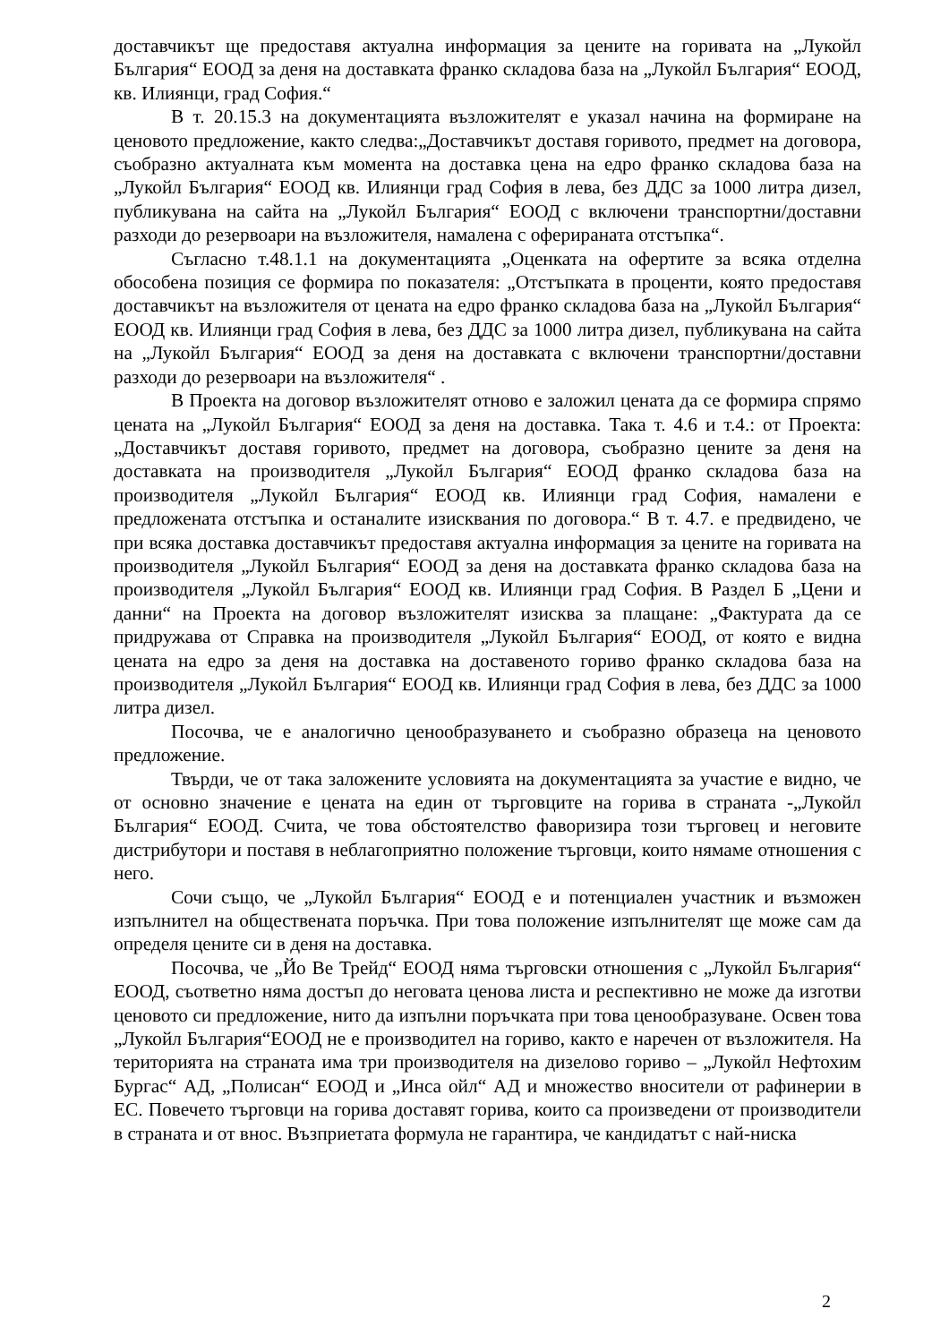доставчикът ще предоставя актуална информация за цените на горивата на „Лукойл България“ ЕООД за деня на доставката франко складова база на „Лукойл България“ ЕООД, кв. Илиянци, град София.“
В т. 20.15.3 на документацията възложителят е указал начина на формиране на ценовото предложение, както следва:„Доставчикът доставя горивото, предмет на договора, съобразно актуалната към момента на доставка цена на едро франко складова база на „Лукойл България“ ЕООД кв. Илиянци град София в лева, без ДДС за 1000 литра дизел, публикувана на сайта на „Лукойл България“ ЕООД с включени транспортни/доставни разходи до резервоари на възложителя, намалена с оферираната отстъпка“.
Съгласно т.48.1.1 на документацията „Оценката на офертите за всяка отделна обособена позиция се формира по показателя: „Отстъпката в проценти, която предоставя доставчикът на възложителя от цената на едро франко складова база на „Лукойл България“ ЕООД кв. Илиянци град София в лева, без ДДС за 1000 литра дизел, публикувана на сайта на „Лукойл България“ ЕООД за деня на доставката с включени транспортни/доставни разходи до резервоари на възложителя“ .
В Проекта на договор възложителят отново е заложил цената да се формира спрямо цената на „Лукойл България“ ЕООД за деня на доставка. Така т. 4.6 и т.4.: от Проекта: „Доставчикът доставя горивото, предмет на договора, съобразно цените за деня на доставката на производителя „Лукойл България“ ЕООД франко складова база на производителя „Лукойл България“ ЕООД кв. Илиянци град София, намалени е предложената отстъпка и останалите изисквания по договора.“ В т. 4.7. е предвидено, че при всяка доставка доставчикът предоставя актуална информация за цените на горивата на производителя „Лукойл България“ ЕООД за деня на доставката франко складова база на производителя „Лукойл България“ ЕООД кв. Илиянци град София. В Раздел Б „Цени и данни“ на Проекта на договор възложителят изисква за плащане: „Фактурата да се придружава от Справка на производителя „Лукойл България“ ЕООД, от която е видна цената на едро за деня на доставка на доставеното гориво франко складова база на производителя „Лукойл България“ ЕООД кв. Илиянци град София в лева, без ДДС за 1000 литра дизел.
Посочва, че е аналогично ценообразуването и съобразно образеца на ценовото предложение.
Твърди, че от така заложените условията на документацията за участие е видно, че от основно значение е цената на един от търговците на горива в страната -„Лукойл България“ ЕООД. Счита, че това обстоятелство фаворизира този търговец и неговите дистрибутори и поставя в неблагоприятно положение търговци, които нямаме отношения с него.
Сочи също, че „Лукойл България“ ЕООД е и потенциален участник и възможен изпълнител на обществената поръчка. При това положение изпълнителят ще може сам да определя цените си в деня на доставка.
Посочва, че „Йо Ве Трейд“ ЕООД няма търговски отношения с „Лукойл България“ ЕООД, съответно няма достъп до неговата ценова листа и респективно не може да изготви ценовото си предложение, нито да изпълни поръчката при това ценообразуване. Освен това „Лукойл България“ЕООД не е производител на гориво, както е наречен от възложителя. На територията на страната има три производителя на дизелово гориво – „Лукойл Нефтохим Бургас“ АД, „Полисан“ ЕООД и „Инса ойл“ АД и множество вносители от рафинерии в ЕС. Повечето търговци на горива доставят горива, които са произведени от производители в страната и от внос. Възприетата формула не гарантира, че кандидатът с най-ниска
2